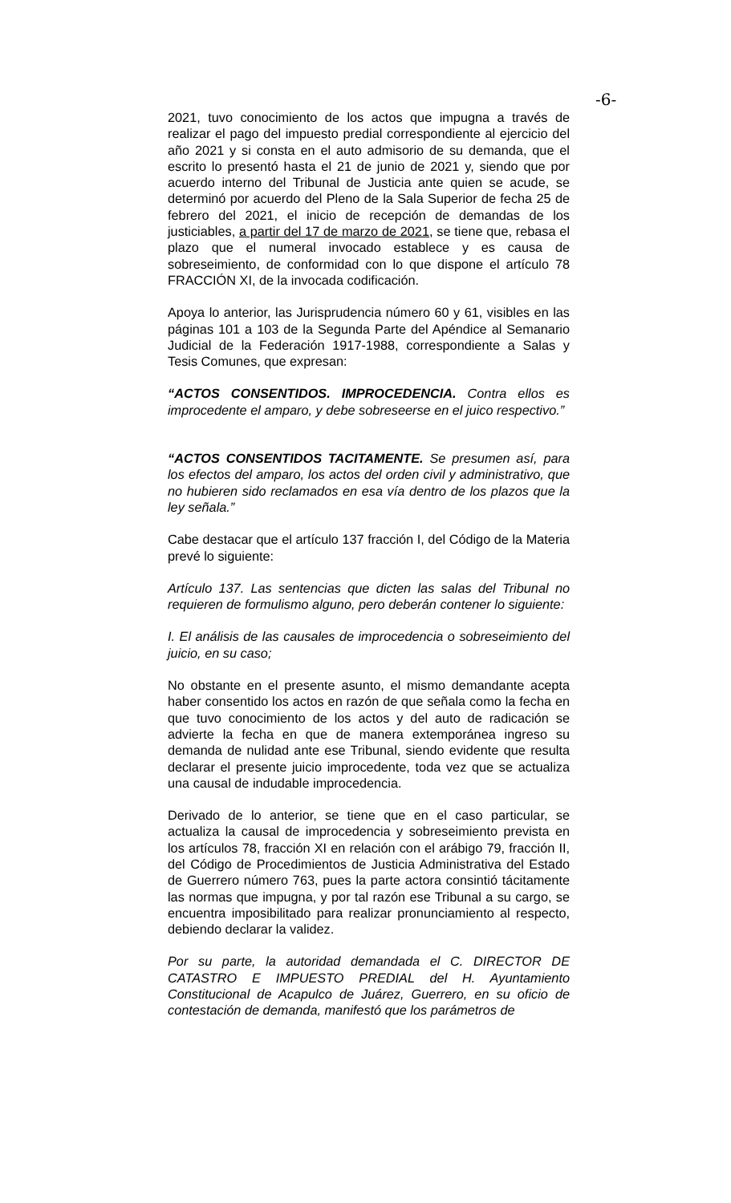-6-
2021, tuvo conocimiento de los actos que impugna a través de realizar el pago del impuesto predial correspondiente al ejercicio del año 2021 y si consta en el auto admisorio de su demanda, que el escrito lo presentó hasta el 21 de junio de 2021 y, siendo que por acuerdo interno del Tribunal de Justicia ante quien se acude, se determinó por acuerdo del Pleno de la Sala Superior de fecha 25 de febrero del 2021, el inicio de recepción de demandas de los justiciables, a partir del 17 de marzo de 2021, se tiene que, rebasa el plazo que el numeral invocado establece y es causa de sobreseimiento, de conformidad con lo que dispone el artículo 78 FRACCIÓN XI, de la invocada codificación.
Apoya lo anterior, las Jurisprudencia número 60 y 61, visibles en las páginas 101 a 103 de la Segunda Parte del Apéndice al Semanario Judicial de la Federación 1917-1988, correspondiente a Salas y Tesis Comunes, que expresan:
“ACTOS CONSENTIDOS. IMPROCEDENCIA. Contra ellos es improcedente el amparo, y debe sobreseerse en el juico respectivo.”
“ACTOS CONSENTIDOS TACITAMENTE. Se presumen así, para los efectos del amparo, los actos del orden civil y administrativo, que no hubieren sido reclamados en esa vía dentro de los plazos que la ley señala.”
Cabe destacar que el artículo 137 fracción I, del Código de la Materia prevé lo siguiente:
Artículo 137. Las sentencias que dicten las salas del Tribunal no requieren de formulismo alguno, pero deberán contener lo siguiente:
I. El análisis de las causales de improcedencia o sobreseimiento del juicio, en su caso;
No obstante en el presente asunto, el mismo demandante acepta haber consentido los actos en razón de que señala como la fecha en que tuvo conocimiento de los actos y del auto de radicación se advierte la fecha en que de manera extemporánea ingreso su demanda de nulidad ante ese Tribunal, siendo evidente que resulta declarar el presente juicio improcedente, toda vez que se actualiza una causal de indudable improcedencia.
Derivado de lo anterior, se tiene que en el caso particular, se actualiza la causal de improcedencia y sobreseimiento prevista en los artículos 78, fracción XI en relación con el arábigo 79, fracción II, del Código de Procedimientos de Justicia Administrativa del Estado de Guerrero número 763, pues la parte actora consintió tácitamente las normas que impugna, y por tal razón ese Tribunal a su cargo, se encuentra imposibilitado para realizar pronunciamiento al respecto, debiendo declarar la validez.
Por su parte, la autoridad demandada el C. DIRECTOR DE CATASTRO E IMPUESTO PREDIAL del H. Ayuntamiento Constitucional de Acapulco de Juárez, Guerrero, en su oficio de contestación de demanda, manifestó que los parámetros de